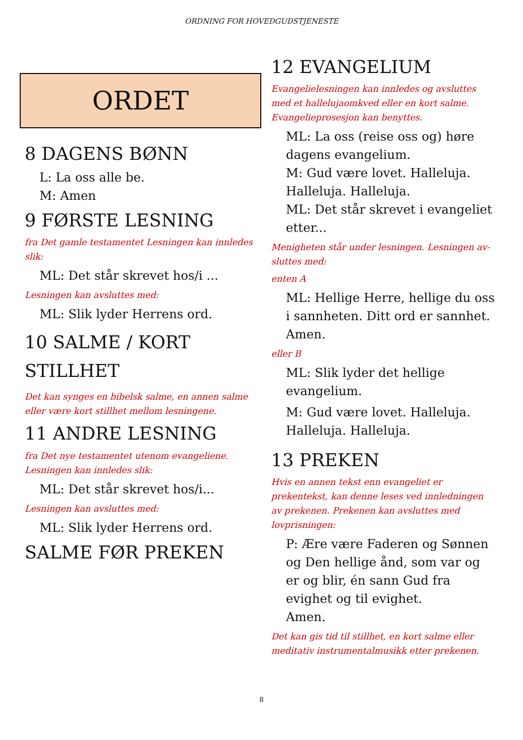ORDNING FOR HOVEDGUDSTJENESTE
ORDET
8 DAGENS BØNN
L: La oss alle be.
M: Amen
9 FØRSTE LESNING
fra Det gamle testamentet Lesningen kan innledes slik:
ML: Det står skrevet hos/i ...
Lesningen kan avsluttes med:
ML: Slik lyder Herrens ord.
10 SALME / KORT STILLHET
Det kan synges en bibelsk salme, en annen salme eller være kort stillhet mellom lesningene.
11 ANDRE LESNING
fra Det nye testamentet utenom evangeliene. Lesningen kan innledes slik:
ML: Det står skrevet hos/i...
Lesningen kan avsluttes med:
ML: Slik lyder Herrens ord.
SALME FØR PREKEN
12 EVANGELIUM
Evangelielesningen kan innledes og avsluttes med et hallelujaomkved eller en kort salme. Evangelieprosesjon kan benyttes.
ML: La oss (reise oss og) høre dagens evangelium.
M: Gud være lovet. Halleluja. Halleluja. Halleluja.
ML: Det står skrevet i evangeliet etter...
Menigheten står under lesningen. Lesningen av-sluttes med:
enten A
ML: Hellige Herre, hellige du oss i sannheten. Ditt ord er sannhet. Amen.
eller B
ML: Slik lyder det hellige evangelium.
M: Gud være lovet. Halleluja. Halleluja. Halleluja.
13 PREKEN
Hvis en annen tekst enn evangeliet er prekentekst, kan denne leses ved innledningen av prekenen. Prekenen kan avsluttes med lovprisningen:
P: Ære være Faderen og Sønnen og Den hellige ånd, som var og er og blir, én sann Gud fra evighet og til evighet.
Amen.
Det kan gis tid til stillhet, en kort salme eller meditativ instrumentalmusikk etter prekenen.
8